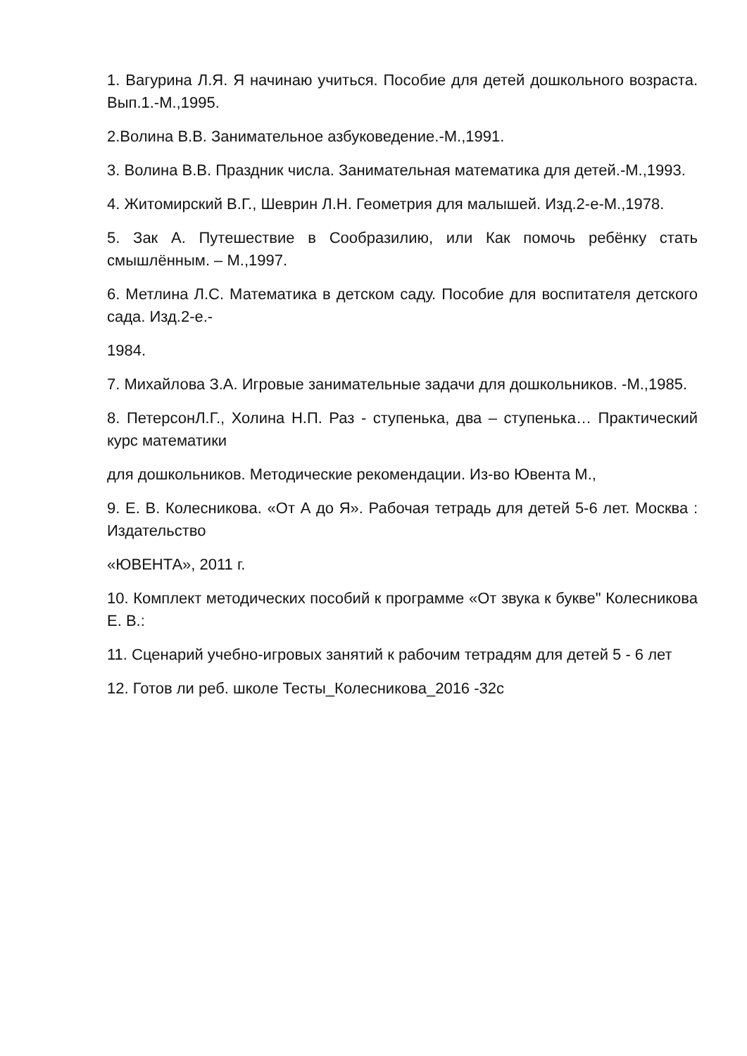1. Вагурина Л.Я. Я начинаю учиться. Пособие для детей дошкольного возраста. Вып.1.-М.,1995.
2.Волина В.В. Занимательное азбуковедение.-М.,1991.
3. Волина В.В. Праздник числа. Занимательная математика для детей.-М.,1993.
4. Житомирский В.Г., Шеврин Л.Н. Геометрия для малышей. Изд.2-е-М.,1978.
5. Зак А. Путешествие в Сообразилию, или Как помочь ребёнку стать смышлённым. – М.,1997.
6. Метлина Л.С. Математика в детском саду. Пособие для воспитателя детского сада. Изд.2-е.-
1984.
7. Михайлова З.А. Игровые занимательные задачи для дошкольников. -М.,1985.
8. ПетерсонЛ.Г., Холина Н.П. Раз - ступенька, два – ступенька… Практический курс математики
для дошкольников. Методические рекомендации. Из-во Ювента М.,
9. Е. В. Колесникова. «От А до Я». Рабочая тетрадь для детей 5-6 лет. Москва : Издательство
«ЮВЕНТА», 2011 г.
10. Комплект методических пособий к программе «От звука к букве" Колесникова Е. В.:
11. Сценарий учебно-игровых занятий к рабочим тетрадям для детей 5 - 6 лет
12. Готов ли реб. школе Тесты_Колесникова_2016 -32с